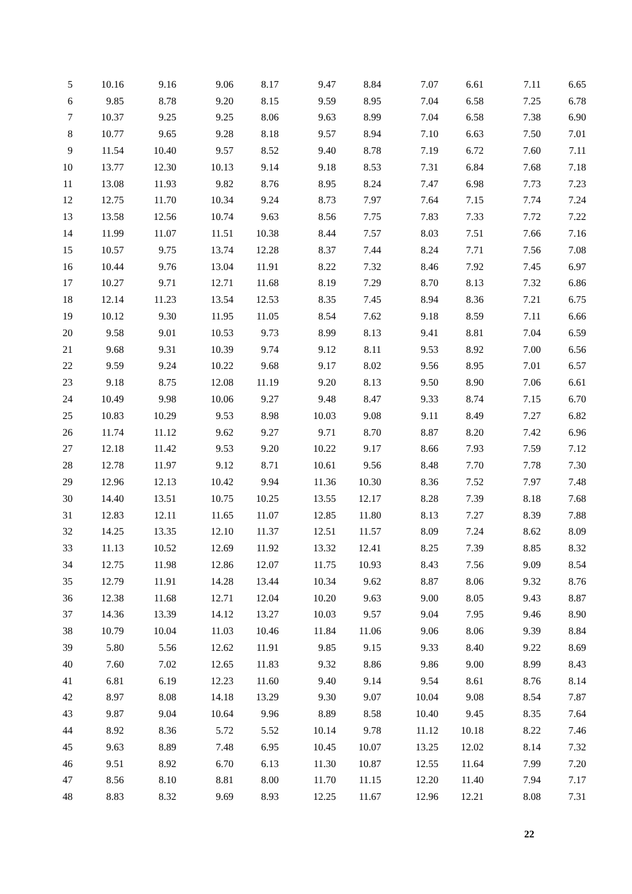| 5 | 10.16 | 9.16 | 9.06 | 8.17 | 9.47 | 8.84 | 7.07 | 6.61 | 7.11 | 6.65 |
| 6 | 9.85 | 8.78 | 9.20 | 8.15 | 9.59 | 8.95 | 7.04 | 6.58 | 7.25 | 6.78 |
| 7 | 10.37 | 9.25 | 9.25 | 8.06 | 9.63 | 8.99 | 7.04 | 6.58 | 7.38 | 6.90 |
| 8 | 10.77 | 9.65 | 9.28 | 8.18 | 9.57 | 8.94 | 7.10 | 6.63 | 7.50 | 7.01 |
| 9 | 11.54 | 10.40 | 9.57 | 8.52 | 9.40 | 8.78 | 7.19 | 6.72 | 7.60 | 7.11 |
| 10 | 13.77 | 12.30 | 10.13 | 9.14 | 9.18 | 8.53 | 7.31 | 6.84 | 7.68 | 7.18 |
| 11 | 13.08 | 11.93 | 9.82 | 8.76 | 8.95 | 8.24 | 7.47 | 6.98 | 7.73 | 7.23 |
| 12 | 12.75 | 11.70 | 10.34 | 9.24 | 8.73 | 7.97 | 7.64 | 7.15 | 7.74 | 7.24 |
| 13 | 13.58 | 12.56 | 10.74 | 9.63 | 8.56 | 7.75 | 7.83 | 7.33 | 7.72 | 7.22 |
| 14 | 11.99 | 11.07 | 11.51 | 10.38 | 8.44 | 7.57 | 8.03 | 7.51 | 7.66 | 7.16 |
| 15 | 10.57 | 9.75 | 13.74 | 12.28 | 8.37 | 7.44 | 8.24 | 7.71 | 7.56 | 7.08 |
| 16 | 10.44 | 9.76 | 13.04 | 11.91 | 8.22 | 7.32 | 8.46 | 7.92 | 7.45 | 6.97 |
| 17 | 10.27 | 9.71 | 12.71 | 11.68 | 8.19 | 7.29 | 8.70 | 8.13 | 7.32 | 6.86 |
| 18 | 12.14 | 11.23 | 13.54 | 12.53 | 8.35 | 7.45 | 8.94 | 8.36 | 7.21 | 6.75 |
| 19 | 10.12 | 9.30 | 11.95 | 11.05 | 8.54 | 7.62 | 9.18 | 8.59 | 7.11 | 6.66 |
| 20 | 9.58 | 9.01 | 10.53 | 9.73 | 8.99 | 8.13 | 9.41 | 8.81 | 7.04 | 6.59 |
| 21 | 9.68 | 9.31 | 10.39 | 9.74 | 9.12 | 8.11 | 9.53 | 8.92 | 7.00 | 6.56 |
| 22 | 9.59 | 9.24 | 10.22 | 9.68 | 9.17 | 8.02 | 9.56 | 8.95 | 7.01 | 6.57 |
| 23 | 9.18 | 8.75 | 12.08 | 11.19 | 9.20 | 8.13 | 9.50 | 8.90 | 7.06 | 6.61 |
| 24 | 10.49 | 9.98 | 10.06 | 9.27 | 9.48 | 8.47 | 9.33 | 8.74 | 7.15 | 6.70 |
| 25 | 10.83 | 10.29 | 9.53 | 8.98 | 10.03 | 9.08 | 9.11 | 8.49 | 7.27 | 6.82 |
| 26 | 11.74 | 11.12 | 9.62 | 9.27 | 9.71 | 8.70 | 8.87 | 8.20 | 7.42 | 6.96 |
| 27 | 12.18 | 11.42 | 9.53 | 9.20 | 10.22 | 9.17 | 8.66 | 7.93 | 7.59 | 7.12 |
| 28 | 12.78 | 11.97 | 9.12 | 8.71 | 10.61 | 9.56 | 8.48 | 7.70 | 7.78 | 7.30 |
| 29 | 12.96 | 12.13 | 10.42 | 9.94 | 11.36 | 10.30 | 8.36 | 7.52 | 7.97 | 7.48 |
| 30 | 14.40 | 13.51 | 10.75 | 10.25 | 13.55 | 12.17 | 8.28 | 7.39 | 8.18 | 7.68 |
| 31 | 12.83 | 12.11 | 11.65 | 11.07 | 12.85 | 11.80 | 8.13 | 7.27 | 8.39 | 7.88 |
| 32 | 14.25 | 13.35 | 12.10 | 11.37 | 12.51 | 11.57 | 8.09 | 7.24 | 8.62 | 8.09 |
| 33 | 11.13 | 10.52 | 12.69 | 11.92 | 13.32 | 12.41 | 8.25 | 7.39 | 8.85 | 8.32 |
| 34 | 12.75 | 11.98 | 12.86 | 12.07 | 11.75 | 10.93 | 8.43 | 7.56 | 9.09 | 8.54 |
| 35 | 12.79 | 11.91 | 14.28 | 13.44 | 10.34 | 9.62 | 8.87 | 8.06 | 9.32 | 8.76 |
| 36 | 12.38 | 11.68 | 12.71 | 12.04 | 10.20 | 9.63 | 9.00 | 8.05 | 9.43 | 8.87 |
| 37 | 14.36 | 13.39 | 14.12 | 13.27 | 10.03 | 9.57 | 9.04 | 7.95 | 9.46 | 8.90 |
| 38 | 10.79 | 10.04 | 11.03 | 10.46 | 11.84 | 11.06 | 9.06 | 8.06 | 9.39 | 8.84 |
| 39 | 5.80 | 5.56 | 12.62 | 11.91 | 9.85 | 9.15 | 9.33 | 8.40 | 9.22 | 8.69 |
| 40 | 7.60 | 7.02 | 12.65 | 11.83 | 9.32 | 8.86 | 9.86 | 9.00 | 8.99 | 8.43 |
| 41 | 6.81 | 6.19 | 12.23 | 11.60 | 9.40 | 9.14 | 9.54 | 8.61 | 8.76 | 8.14 |
| 42 | 8.97 | 8.08 | 14.18 | 13.29 | 9.30 | 9.07 | 10.04 | 9.08 | 8.54 | 7.87 |
| 43 | 9.87 | 9.04 | 10.64 | 9.96 | 8.89 | 8.58 | 10.40 | 9.45 | 8.35 | 7.64 |
| 44 | 8.92 | 8.36 | 5.72 | 5.52 | 10.14 | 9.78 | 11.12 | 10.18 | 8.22 | 7.46 |
| 45 | 9.63 | 8.89 | 7.48 | 6.95 | 10.45 | 10.07 | 13.25 | 12.02 | 8.14 | 7.32 |
| 46 | 9.51 | 8.92 | 6.70 | 6.13 | 11.30 | 10.87 | 12.55 | 11.64 | 7.99 | 7.20 |
| 47 | 8.56 | 8.10 | 8.81 | 8.00 | 11.70 | 11.15 | 12.20 | 11.40 | 7.94 | 7.17 |
| 48 | 8.83 | 8.32 | 9.69 | 8.93 | 12.25 | 11.67 | 12.96 | 12.21 | 8.08 | 7.31 |
22